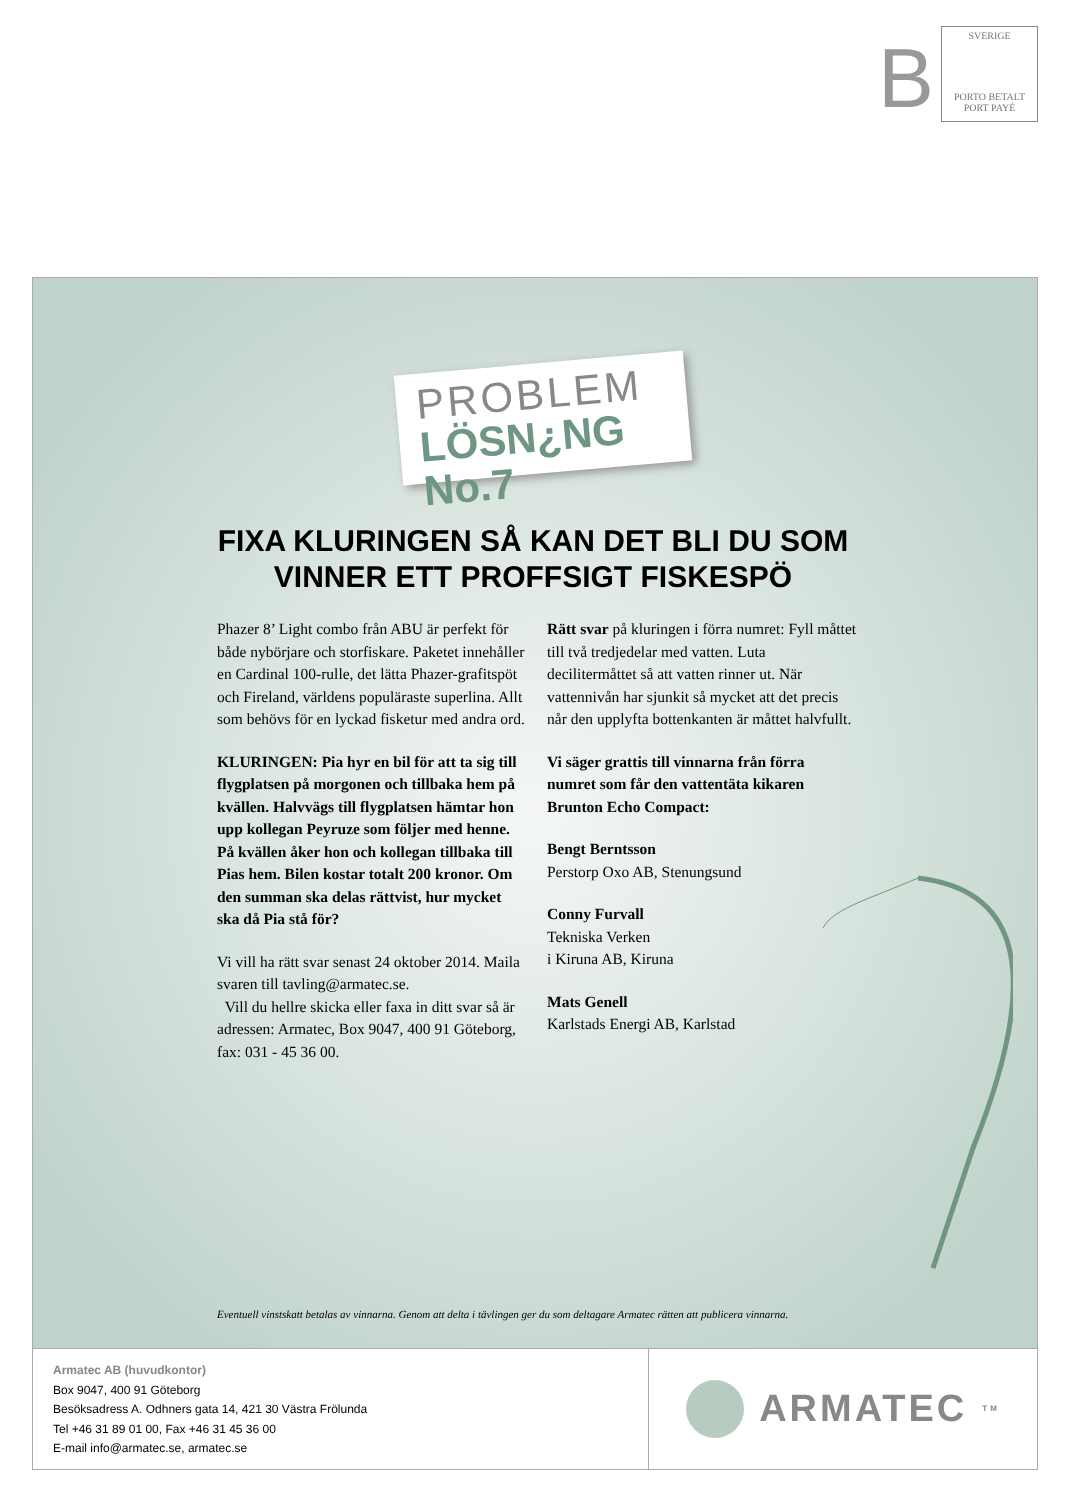B
SVERIGE
PORTO BETALT
PORT PAYÉ
PROBLEM
LÖSN¿NG No.7
FIXA KLURINGEN SÅ KAN DET BLI DU SOM VINNER ETT PROFFSIGT FISKESPÖ
Phazer 8’ Light combo från ABU är perfekt för både nybörjare och storfiskare. Paketet innehåller en Cardinal 100-rulle, det lätta Phazer-grafitspöt och Fireland, världens populäraste superlina. Allt som behövs för en lyckad fisketur med andra ord.
KLURINGEN: Pia hyr en bil för att ta sig till flygplatsen på morgonen och tillbaka hem på kvällen. Halvvägs till flygplatsen hämtar hon upp kollegan Peyruze som följer med henne. På kvällen åker hon och kollegan tillbaka till Pias hem. Bilen kostar totalt 200 kronor. Om den summan ska delas rättvist, hur mycket ska då Pia stå för?
Vi vill ha rätt svar senast 24 oktober 2014. Maila svaren till tavling@armatec.se.
Vill du hellre skicka eller faxa in ditt svar så är adressen: Armatec, Box 9047, 400 91 Göteborg, fax: 031 - 45 36 00.
Rätt svar på kluringen i förra numret: Fyll måttet till två tredjedelar med vatten. Luta decilitermåttet så att vatten rinner ut. När vattennivån har sjunkit så mycket att det precis når den upplyfta bottenkanten är måttet halvfullt.
Vi säger grattis till vinnarna från förra numret som får den vattentäta kikaren Brunton Echo Compact:
Bengt Berntsson
Perstorp Oxo AB, Stenungsund
Conny Furvall
Tekniska Verken
i Kiruna AB, Kiruna
Mats Genell
Karlstads Energi AB, Karlstad
Eventuell vinstskatt betalas av vinnarna. Genom att delta i tävlingen ger du som deltagare Armatec rätten att publicera vinnarna.
Armatec AB (huvudkontor)
Box 9047, 400 91 Göteborg
Besöksadress A. Odhners gata 14, 421 30 Västra Frölunda
Tel +46 31 89 01 00, Fax +46 31 45 36 00
E-mail info@armatec.se, armatec.se
ARMATEC<sup>TM</sup>